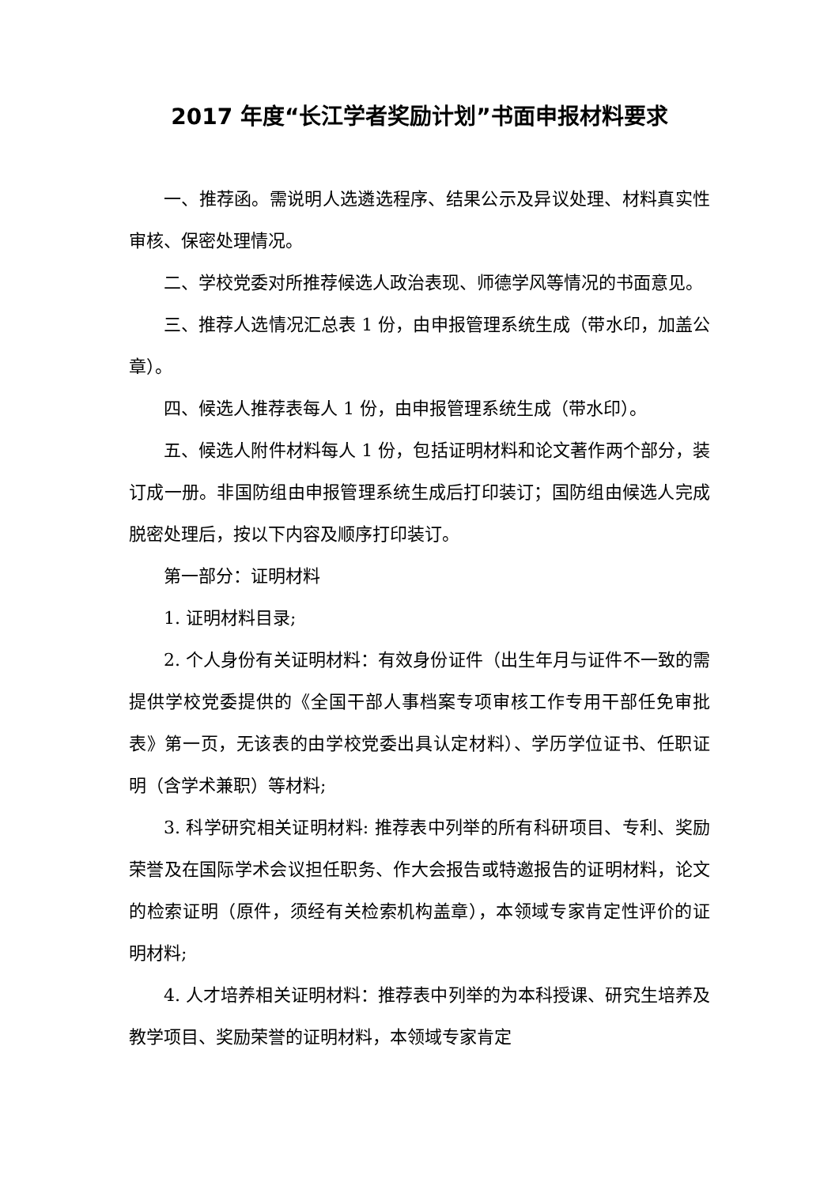2017 年度“长江学者奖励计划”书面申报材料要求
一、推荐函。需说明人选遴选程序、结果公示及异议处理、材料真实性审核、保密处理情况。
二、学校党委对所推荐候选人政治表现、师德学风等情况的书面意见。
三、推荐人选情况汇总表 1 份，由申报管理系统生成（带水印，加盖公章）。
四、候选人推荐表每人 1 份，由申报管理系统生成（带水印）。
五、候选人附件材料每人 1 份，包括证明材料和论文著作两个部分，装订成一册。非国防组由申报管理系统生成后打印装订；国防组由候选人完成脱密处理后，按以下内容及顺序打印装订。
第一部分：证明材料
1. 证明材料目录;
2. 个人身份有关证明材料：有效身份证件（出生年月与证件不一致的需提供学校党委提供的《全国干部人事档案专项审核工作专用干部任免审批表》第一页，无该表的由学校党委出具认定材料）、学历学位证书、任职证明（含学术兼职）等材料;
3. 科学研究相关证明材料: 推荐表中列举的所有科研项目、专利、奖励荣誉及在国际学术会议担任职务、作大会报告或特邀报告的证明材料，论文的检索证明（原件，须经有关检索机构盖章），本领域专家肯定性评价的证明材料;
4. 人才培养相关证明材料：推荐表中列举的为本科授课、研究生培养及教学项目、奖励荣誉的证明材料，本领域专家肯定